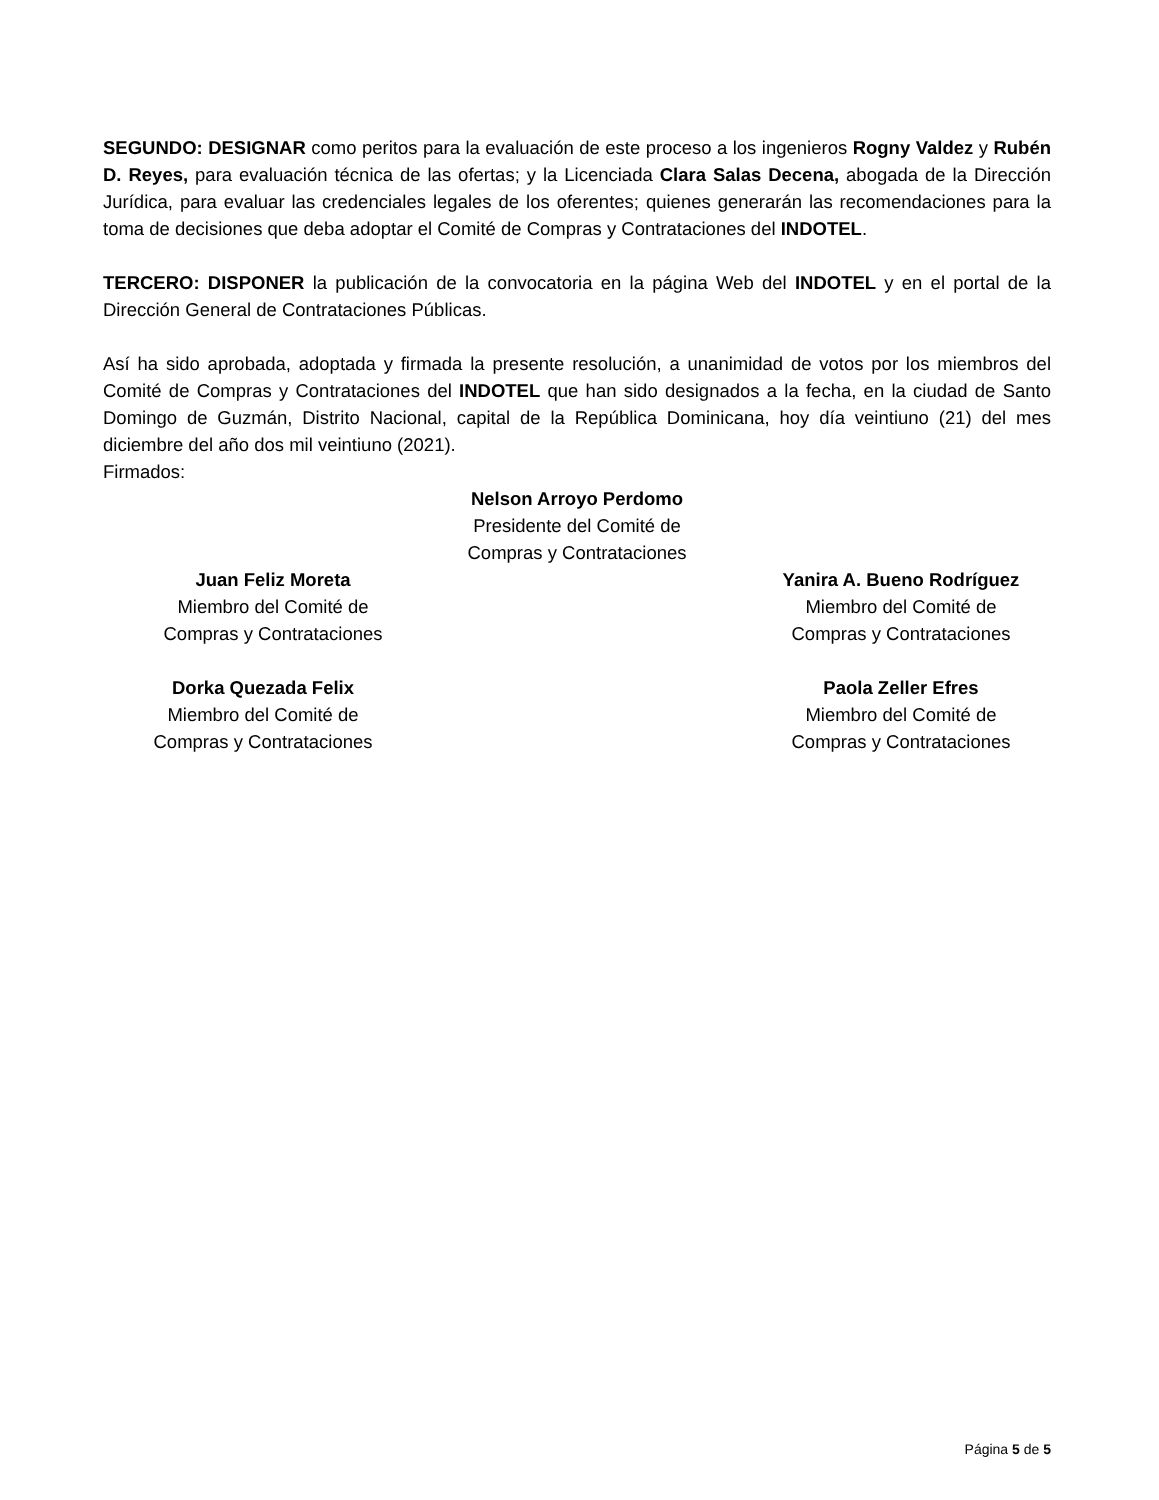SEGUNDO: DESIGNAR como peritos para la evaluación de este proceso a los ingenieros Rogny Valdez y Rubén D. Reyes, para evaluación técnica de las ofertas; y la Licenciada Clara Salas Decena, abogada de la Dirección Jurídica, para evaluar las credenciales legales de los oferentes; quienes generarán las recomendaciones para la toma de decisiones que deba adoptar el Comité de Compras y Contrataciones del INDOTEL.
TERCERO: DISPONER la publicación de la convocatoria en la página Web del INDOTEL y en el portal de la Dirección General de Contrataciones Públicas.
Así ha sido aprobada, adoptada y firmada la presente resolución, a unanimidad de votos por los miembros del Comité de Compras y Contrataciones del INDOTEL que han sido designados a la fecha, en la ciudad de Santo Domingo de Guzmán, Distrito Nacional, capital de la República Dominicana, hoy día veintiuno (21) del mes diciembre del año dos mil veintiuno (2021).
Firmados:
Nelson Arroyo Perdomo
Presidente del Comité de
Compras y Contrataciones
Juan Feliz Moreta
Miembro del Comité de
Compras y Contrataciones
Yanira A. Bueno Rodríguez
Miembro del Comité de
Compras y Contrataciones
Dorka Quezada Felix
Miembro del Comité de
Compras y Contrataciones
Paola Zeller Efres
Miembro del Comité de
Compras y Contrataciones
Página 5 de 5